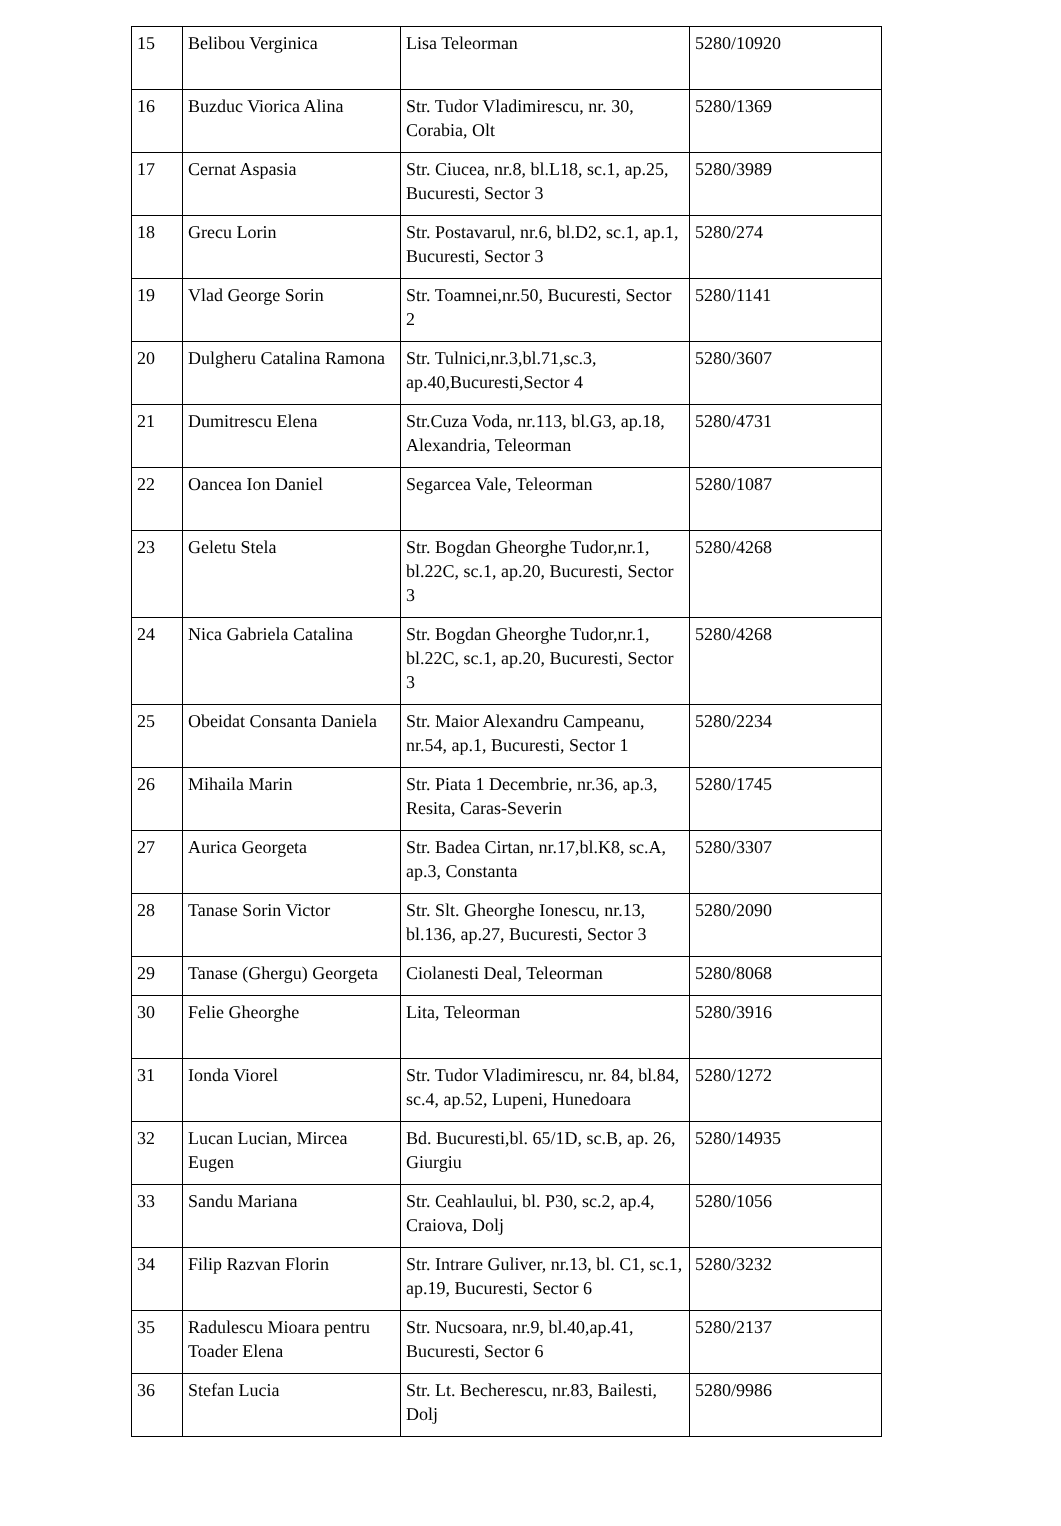| 15 | Belibou Verginica | Lisa Teleorman | 5280/10920 |
| 16 | Buzduc Viorica Alina | Str. Tudor Vladimirescu, nr. 30, Corabia, Olt | 5280/1369 |
| 17 | Cernat Aspasia | Str. Ciucea, nr.8, bl.L18, sc.1, ap.25, Bucuresti, Sector 3 | 5280/3989 |
| 18 | Grecu Lorin | Str. Postavarul, nr.6, bl.D2, sc.1, ap.1, Bucuresti, Sector 3 | 5280/274 |
| 19 | Vlad George Sorin | Str. Toamnei,nr.50, Bucuresti, Sector 2 | 5280/1141 |
| 20 | Dulgheru Catalina Ramona | Str. Tulnici,nr.3,bl.71,sc.3, ap.40,Bucuresti,Sector 4 | 5280/3607 |
| 21 | Dumitrescu Elena | Str.Cuza Voda, nr.113, bl.G3, ap.18, Alexandria, Teleorman | 5280/4731 |
| 22 | Oancea Ion Daniel | Segarcea Vale, Teleorman | 5280/1087 |
| 23 | Geletu Stela | Str. Bogdan Gheorghe Tudor,nr.1, bl.22C, sc.1, ap.20, Bucuresti, Sector 3 | 5280/4268 |
| 24 | Nica Gabriela Catalina | Str. Bogdan Gheorghe Tudor,nr.1, bl.22C, sc.1, ap.20, Bucuresti, Sector 3 | 5280/4268 |
| 25 | Obeidat Consanta Daniela | Str. Maior Alexandru Campeanu, nr.54, ap.1, Bucuresti, Sector 1 | 5280/2234 |
| 26 | Mihaila Marin | Str. Piata 1 Decembrie, nr.36, ap.3, Resita, Caras-Severin | 5280/1745 |
| 27 | Aurica Georgeta | Str. Badea Cirtan, nr.17,bl.K8, sc.A, ap.3, Constanta | 5280/3307 |
| 28 | Tanase Sorin Victor | Str. Slt. Gheorghe Ionescu, nr.13, bl.136, ap.27, Bucuresti, Sector 3 | 5280/2090 |
| 29 | Tanase (Ghergu) Georgeta | Ciolanesti Deal, Teleorman | 5280/8068 |
| 30 | Felie Gheorghe | Lita, Teleorman | 5280/3916 |
| 31 | Ionda Viorel | Str. Tudor Vladimirescu, nr. 84, bl.84, sc.4, ap.52, Lupeni, Hunedoara | 5280/1272 |
| 32 | Lucan Lucian, Mircea Eugen | Bd. Bucuresti,bl. 65/1D, sc.B, ap. 26, Giurgiu | 5280/14935 |
| 33 | Sandu Mariana | Str. Ceahlaului, bl. P30, sc.2, ap.4, Craiova, Dolj | 5280/1056 |
| 34 | Filip Razvan Florin | Str. Intrare Guliver, nr.13, bl. C1, sc.1, ap.19, Bucuresti, Sector 6 | 5280/3232 |
| 35 | Radulescu Mioara pentru Toader Elena | Str. Nucsoara, nr.9, bl.40,ap.41, Bucuresti, Sector 6 | 5280/2137 |
| 36 | Stefan Lucia | Str. Lt. Becherescu, nr.83, Bailesti, Dolj | 5280/9986 |